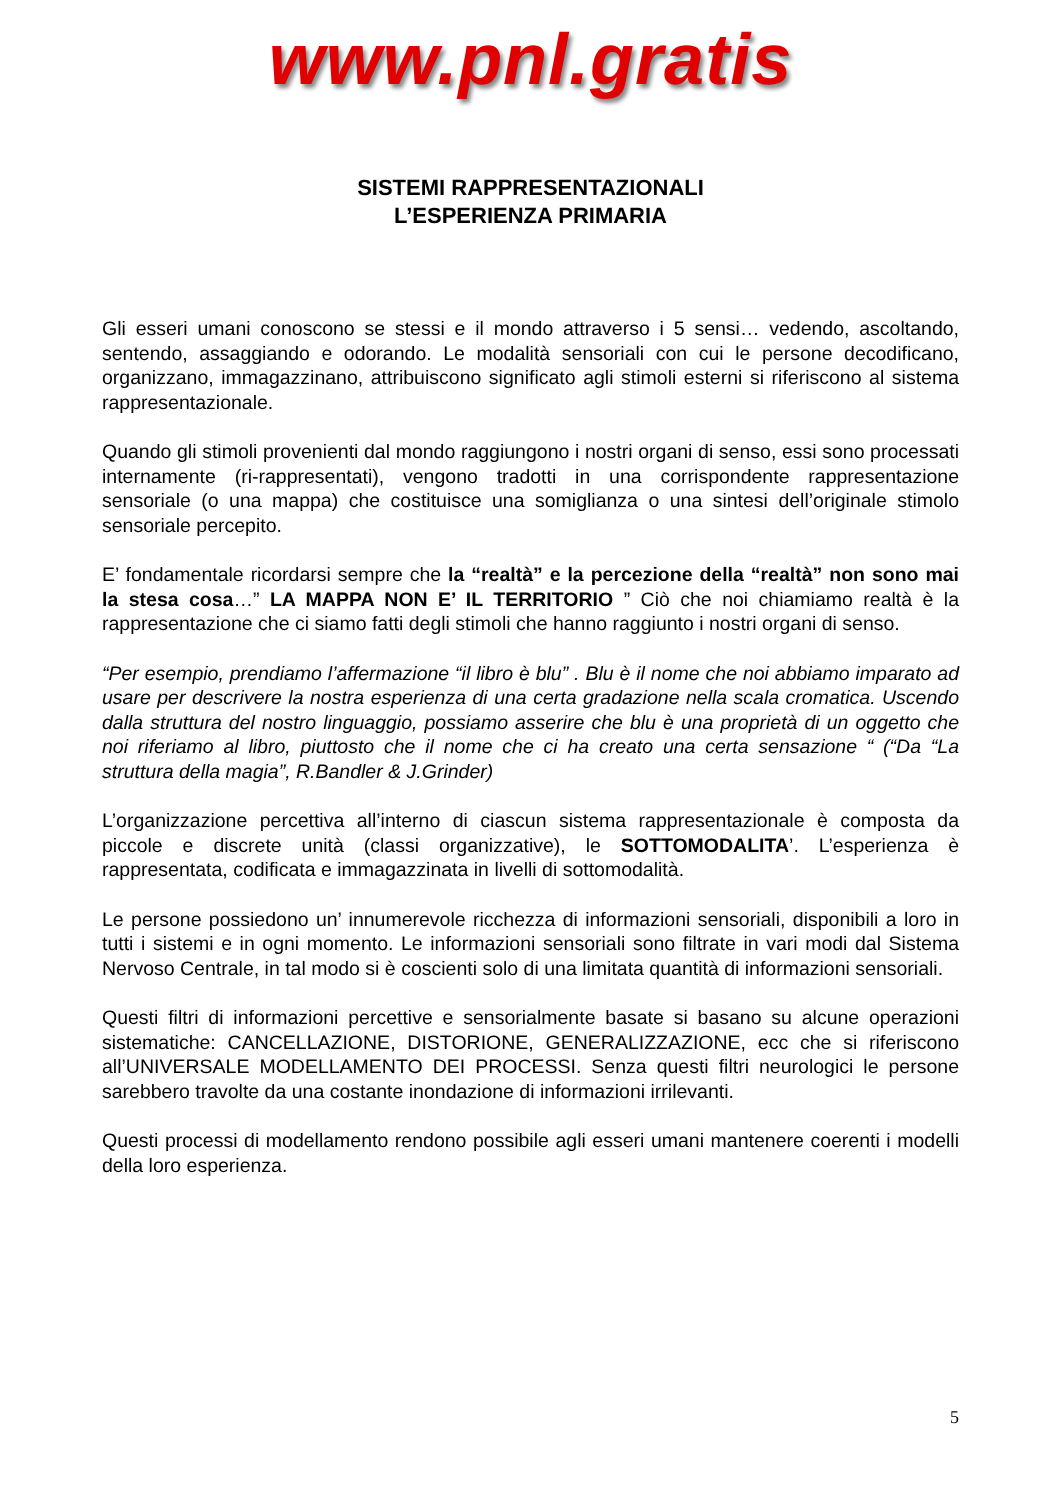www.pnl.gratis
SISTEMI RAPPRESENTAZIONALI
L’ESPERIENZA PRIMARIA
Gli esseri umani conoscono se stessi e il mondo attraverso i 5 sensi… vedendo, ascoltando, sentendo, assaggiando e odorando. Le modalità sensoriali con cui le persone decodificano, organizzano, immagazzinano, attribuiscono significato agli stimoli esterni si riferiscono al sistema rappresentazionale.
Quando gli stimoli provenienti dal mondo raggiungono i nostri organi di senso, essi sono processati internamente (ri-rappresentati), vengono tradotti in una corrispondente rappresentazione sensoriale (o una mappa) che costituisce una somiglianza o una sintesi dell’originale stimolo sensoriale percepito.
E’ fondamentale ricordarsi sempre che la “realtà” e la percezione della “realtà” non sono mai la stesa cosa…” LA MAPPA NON E’ IL TERRITORIO ” Ciò che noi chiamiamo realtà è la rappresentazione che ci siamo fatti degli stimoli che hanno raggiunto i nostri organi di senso.
“Per esempio, prendiamo l’affermazione “il libro è blu” . Blu è il nome che noi abbiamo imparato ad usare per descrivere la nostra esperienza di una certa gradazione nella scala cromatica. Uscendo dalla struttura del nostro linguaggio, possiamo asserire che blu è una proprietà di un oggetto che noi riferiamo al libro, piuttosto che il nome che ci ha creato una certa sensazione “ (“Da “La struttura della magia”, R.Bandler & J.Grinder)
L’organizzazione percettiva all’interno di ciascun sistema rappresentazionale è composta da piccole e discrete unità (classi organizzative), le SOTTOMODALITA’. L’esperienza è rappresentata, codificata e immagazzinata in livelli di sottomodalità.
Le persone possiedono un’ innumerevole ricchezza di informazioni sensoriali, disponibili a loro in tutti i sistemi e in ogni momento. Le informazioni sensoriali sono filtrate in vari modi dal Sistema Nervoso Centrale, in tal modo si è coscienti solo di una limitata quantità di informazioni sensoriali.
Questi filtri di informazioni percettive e sensorialmente basate si basano su alcune operazioni sistematiche: CANCELLAZIONE, DISTORIONE, GENERALIZZAZIONE, ecc che si riferiscono all’UNIVERSALE MODELLAMENTO DEI PROCESSI. Senza questi filtri neurologici le persone sarebbero travolte da una costante inondazione di informazioni irrilevanti.
Questi processi di modellamento rendono possibile agli esseri umani mantenere coerenti i modelli della loro esperienza.
5